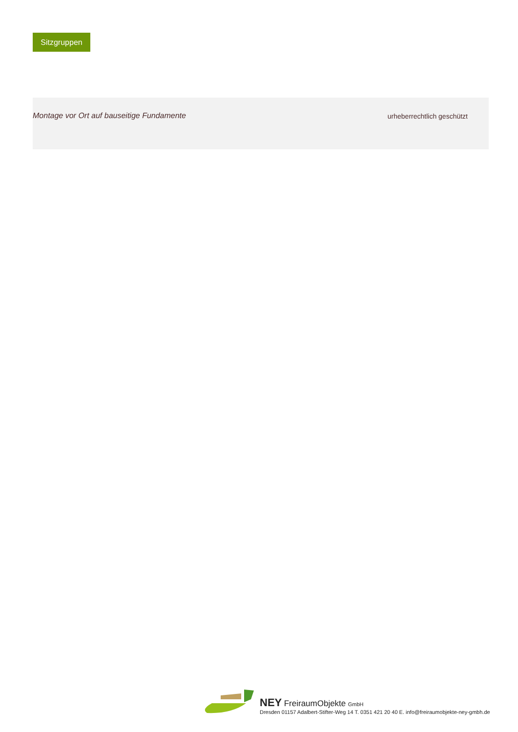Sitzgruppen
Montage vor Ort auf bauseitige Fundamente
urheberrechtlich geschützt
NEY FreiraumObjekte GmbH
Dresden 01157 Adalbert-Stifter-Weg 14 T. 0351 421 20 40 E. info@freiraumobjekte-ney-gmbh.de